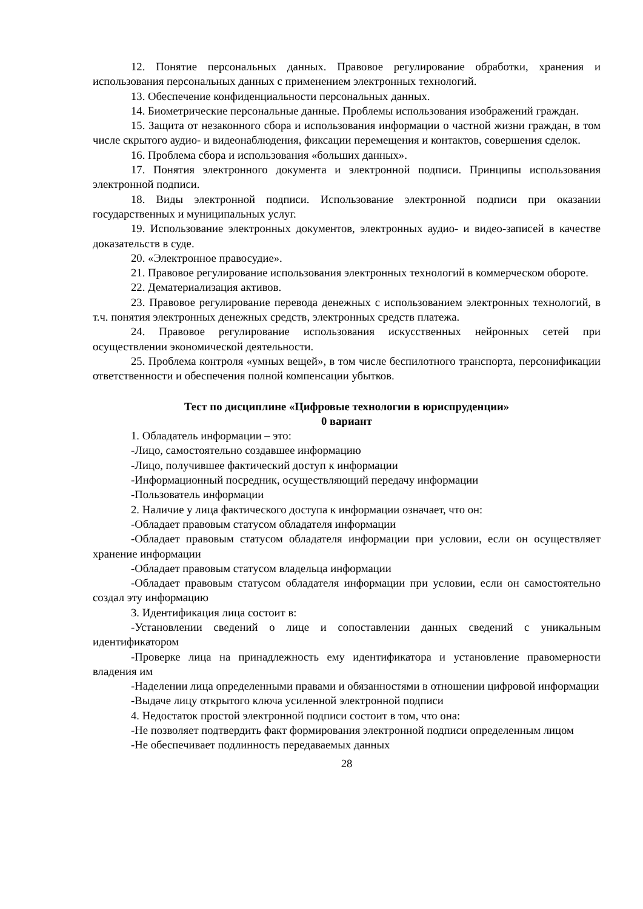12. Понятие персональных данных. Правовое регулирование обработки, хранения и использования персональных данных с применением электронных технологий.
13. Обеспечение конфиденциальности персональных данных.
14. Биометрические персональные данные. Проблемы использования изображений граждан.
15. Защита от незаконного сбора и использования информации о частной жизни граждан, в том числе скрытого аудио- и видеонаблюдения, фиксации перемещения и контактов, совершения сделок.
16. Проблема сбора и использования «больших данных».
17. Понятия электронного документа и электронной подписи. Принципы использования электронной подписи.
18. Виды электронной подписи. Использование электронной подписи при оказании государственных и муниципальных услуг.
19. Использование электронных документов, электронных аудио- и видео-записей в качестве доказательств в суде.
20. «Электронное правосудие».
21. Правовое регулирование использования электронных технологий в коммерческом обороте.
22. Дематериализация активов.
23. Правовое регулирование перевода денежных с использованием электронных технологий, в т.ч. понятия электронных денежных средств, электронных средств платежа.
24. Правовое регулирование использования искусственных нейронных сетей при осуществлении экономической деятельности.
25. Проблема контроля «умных вещей», в том числе беспилотного транспорта, персонификации ответственности и обеспечения полной компенсации убытков.
Тест по дисциплине «Цифровые технологии в юриспруденции»
0 вариант
1. Обладатель информации – это:
-Лицо, самостоятельно создавшее информацию
-Лицо, получившее фактический доступ к информации
-Информационный посредник, осуществляющий передачу информации
-Пользователь информации
2. Наличие у лица фактического доступа к информации означает, что он:
-Обладает правовым статусом обладателя информации
-Обладает правовым статусом обладателя информации при условии, если он осуществляет хранение информации
-Обладает правовым статусом владельца информации
-Обладает правовым статусом обладателя информации при условии, если он самостоятельно создал эту информацию
3. Идентификация лица состоит в:
-Установлении сведений о лице и сопоставлении данных сведений с уникальным идентификатором
-Проверке лица на принадлежность ему идентификатора и установление правомерности владения им
-Наделении лица определенными правами и обязанностями в отношении цифровой информации
-Выдаче лицу открытого ключа усиленной электронной подписи
4. Недостаток простой электронной подписи состоит в том, что она:
-Не позволяет подтвердить факт формирования электронной подписи определенным лицом
-Не обеспечивает подлинность передаваемых данных
28